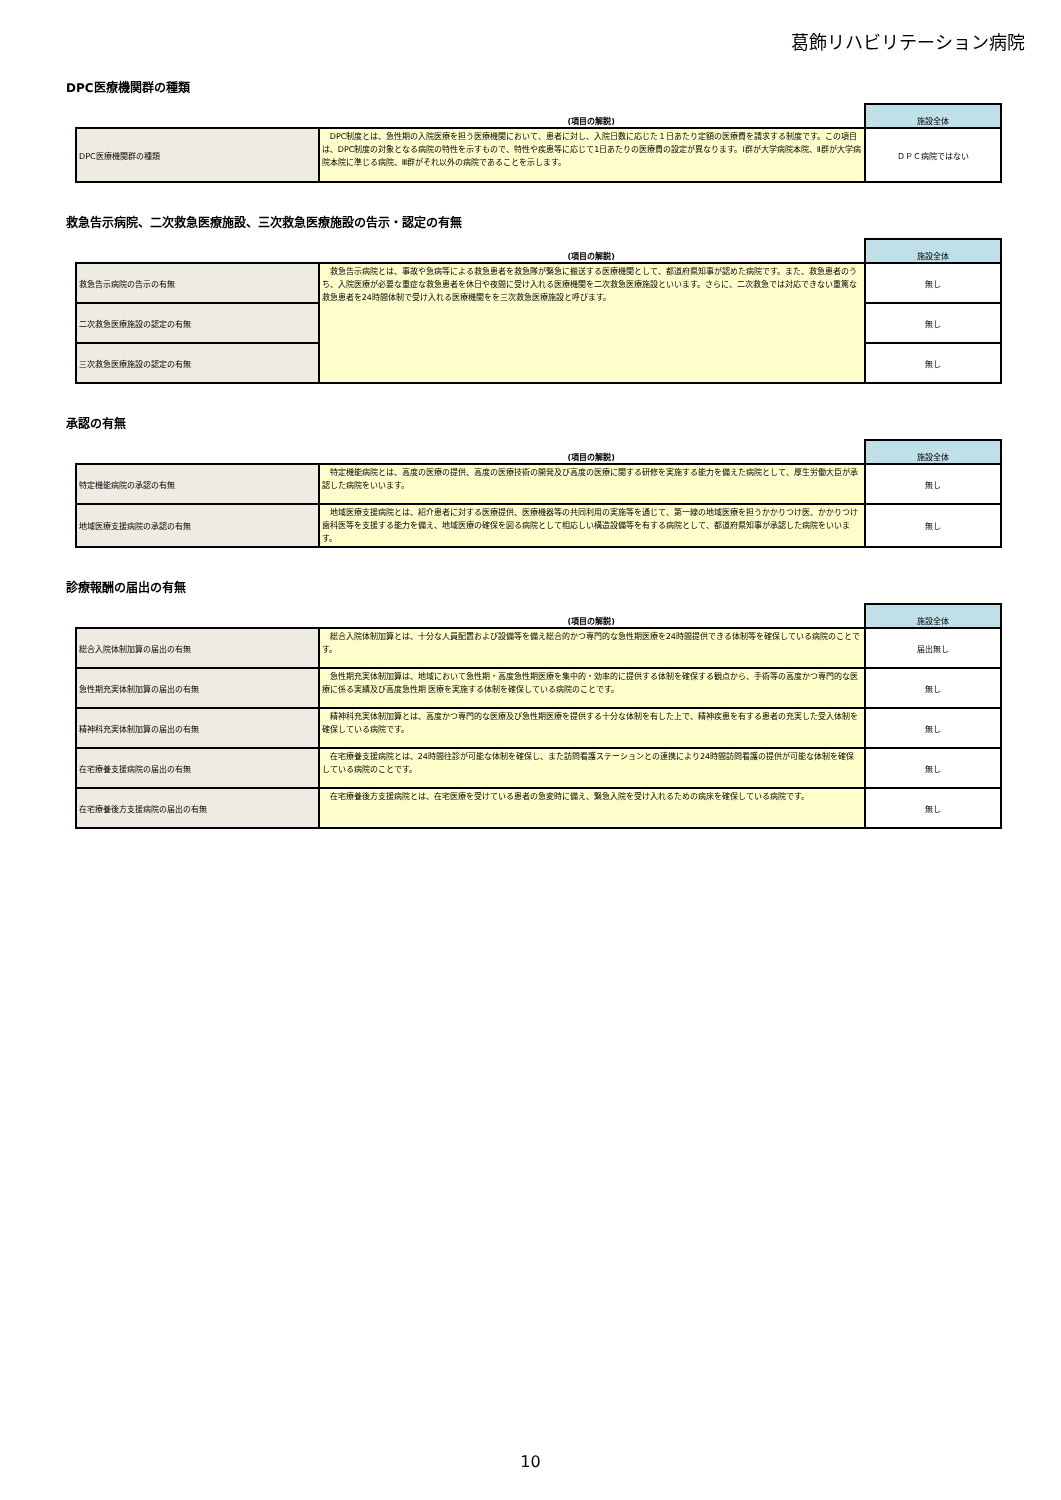葛飾リハビリテーション病院
DPC医療機関群の種類
| | (項目の解説) | 施設全体 |
| --- | --- | --- |
| DPC医療機関群の種類 | DPC制度とは、急性期の入院医療を担う医療機関において、患者に対し、入院日数に応じた１日あたり定額の医療費を請求する制度です。この項目は、DPC制度の対象となる病院の特性を示すもので、特性や疾患等に応じて1日あたりの医療費の設定が異なります。Ⅰ群が大学病院本院、Ⅱ群が大学病院本院に準じる病院、Ⅲ群がそれ以外の病院であることを示します。 | ＤＰＣ病院ではない |
救急告示病院、二次救急医療施設、三次救急医療施設の告示・認定の有無
| | (項目の解説) | 施設全体 |
| --- | --- | --- |
| 救急告示病院の告示の有無 | 救急告示病院とは、事故や急病等による救急患者を救急隊が緊急に搬送する医療機関として、都道府県知事が認めた病院です。また、救急患者のうち、入院医療が必要な重症な救急患者を休日や夜間に受け入れる医療機関を二次救急医療施設といいます。さらに、二次救急では対応できない重篤な救急患者を24時間体制で受け入れる医療機関をを三次救急医療施設と呼びます。 | 無し |
| 二次救急医療施設の認定の有無 | | 無し |
| 三次救急医療施設の認定の有無 | | 無し |
承認の有無
| | (項目の解説) | 施設全体 |
| --- | --- | --- |
| 特定機能病院の承認の有無 | 特定機能病院とは、高度の医療の提供、高度の医療技術の開発及び高度の医療に関する研修を実施する能力を備えた病院として、厚生労働大臣が承認した病院をいいます。 | 無し |
| 地域医療支援病院の承認の有無 | 地域医療支援病院とは、紹介患者に対する医療提供、医療機器等の共同利用の実施等を通じて、第一線の地域医療を担うかかりつけ医、かかりつけ歯科医等を支援する能力を備え、地域医療の確保を図る病院として相応しい構造設備等を有する病院として、都道府県知事が承認した病院をいいます。 | 無し |
診療報酬の届出の有無
| | (項目の解説) | 施設全体 |
| --- | --- | --- |
| 総合入院体制加算の届出の有無 | 総合入院体制加算とは、十分な人員配置および設備等を備え総合的かつ専門的な急性期医療を24時間提供できる体制等を確保している病院のことです。 | 届出無し |
| 急性期充実体制加算の届出の有無 | 急性期充実体制加算は、地域において急性期・高度急性期医療を集中的・効率的に提供する体制を確保する観点から、手術等の高度かつ専門的な医療に係る実績及び高度急性期 医療を実施する体制を確保している病院のことです。 | 無し |
| 精神科充実体制加算の届出の有無 | 精神科充実体制加算とは、高度かつ専門的な医療及び急性期医療を提供する十分な体制を有した上で、精神疾患を有する患者の充実した受入体制を確保している病院です。 | 無し |
| 在宅療養支援病院の届出の有無 | 在宅療養支援病院とは、24時間往診が可能な体制を確保し、また訪問看護ステーションとの連携により24時間訪問看護の提供が可能な体制を確保している病院のことです。 | 無し |
| 在宅療養後方支援病院の届出の有無 | 在宅療養後方支援病院とは、在宅医療を受けている患者の急変時に備え、緊急入院を受け入れるための病床を確保している病院です。 | 無し |
10